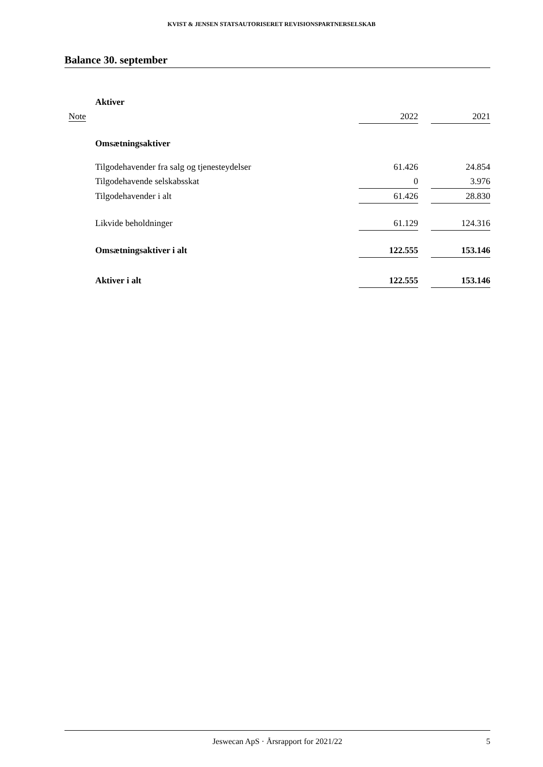KVIST & JENSEN STATSAUTORISERET REVISIONSPARTNERSELSKAB
Balance 30. september
| | Aktiver | | | |
| Note | | 2022 | | 2021 |
| | Omsætningsaktiver | | | |
| | Tilgodehavender fra salg og tjenesteydelser | 61.426 | | 24.854 |
| | Tilgodehavende selskabsskat | 0 | | 3.976 |
| | Tilgodehavender i alt | 61.426 | | 28.830 |
| | Likvide beholdninger | 61.129 | | 124.316 |
| | Omsætningsaktiver i alt | 122.555 | | 153.146 |
| | Aktiver i alt | 122.555 | | 153.146 |
Jeswecan ApS · Årsrapport for 2021/22 5